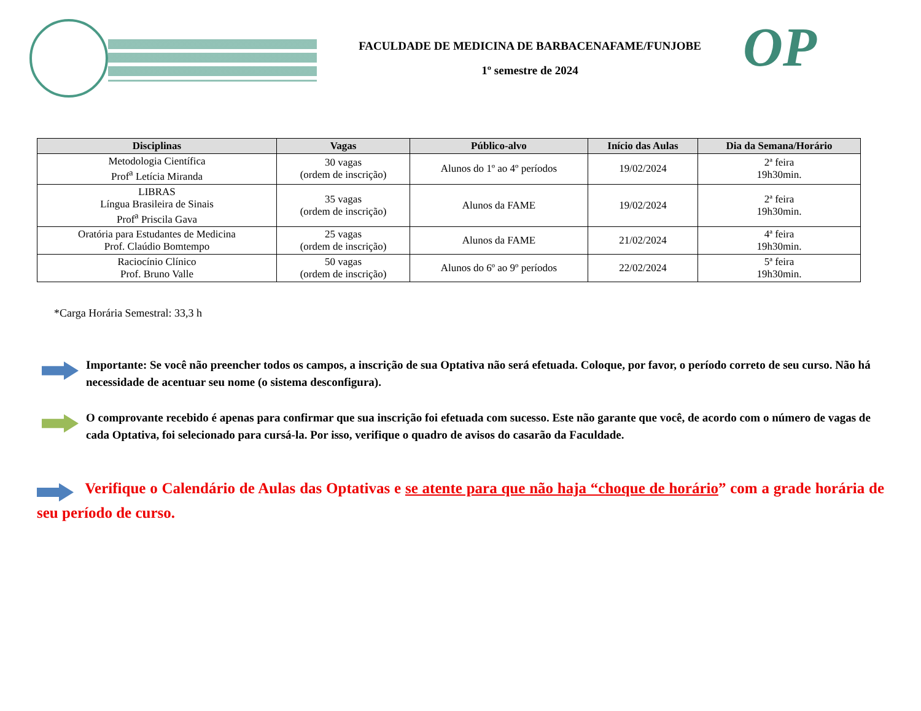FACULDADE DE MEDICINA DE BARBACENAFAME/FUNJOBE
1º semestre de 2024
OP
| Disciplinas | Vagas | Público-alvo | Início das Aulas | Dia da Semana/Horário |
| --- | --- | --- | --- | --- |
| Metodologia Científica Prof<sup>a</sup> Letícia Miranda | 30 vagas (ordem de inscrição) | Alunos do 1º ao 4º períodos | 19/02/2024 | 2ª feira 19h30min. |
| LIBRAS Língua Brasileira de Sinais Prof<sup>a</sup> Priscila Gava | 35 vagas (ordem de inscrição) | Alunos da FAME | 19/02/2024 | 2ª feira 19h30min. |
| Oratória para Estudantes de Medicina Prof. Claúdio Bomtempo | 25 vagas (ordem de inscrição) | Alunos da FAME | 21/02/2024 | 4ª feira 19h30min. |
| Raciocínio Clínico Prof. Bruno Valle | 50 vagas (ordem de inscrição) | Alunos do 6º ao 9º períodos | 22/02/2024 | 5ª feira 19h30min. |
*Carga Horária Semestral: 33,3 h
Importante: Se você não preencher todos os campos, a inscrição de sua Optativa não será efetuada. Coloque, por favor, o período correto de seu curso. Não há necessidade de acentuar seu nome (o sistema desconfigura).
O comprovante recebido é apenas para confirmar que sua inscrição foi efetuada com sucesso. Este não garante que você, de acordo com o número de vagas de cada Optativa, foi selecionado para cursá-la. Por isso, verifique o quadro de avisos do casarão da Faculdade.
Verifique o Calendário de Aulas das Optativas e se atente para que não haja “choque de horário” com a grade horária de seu período de curso.